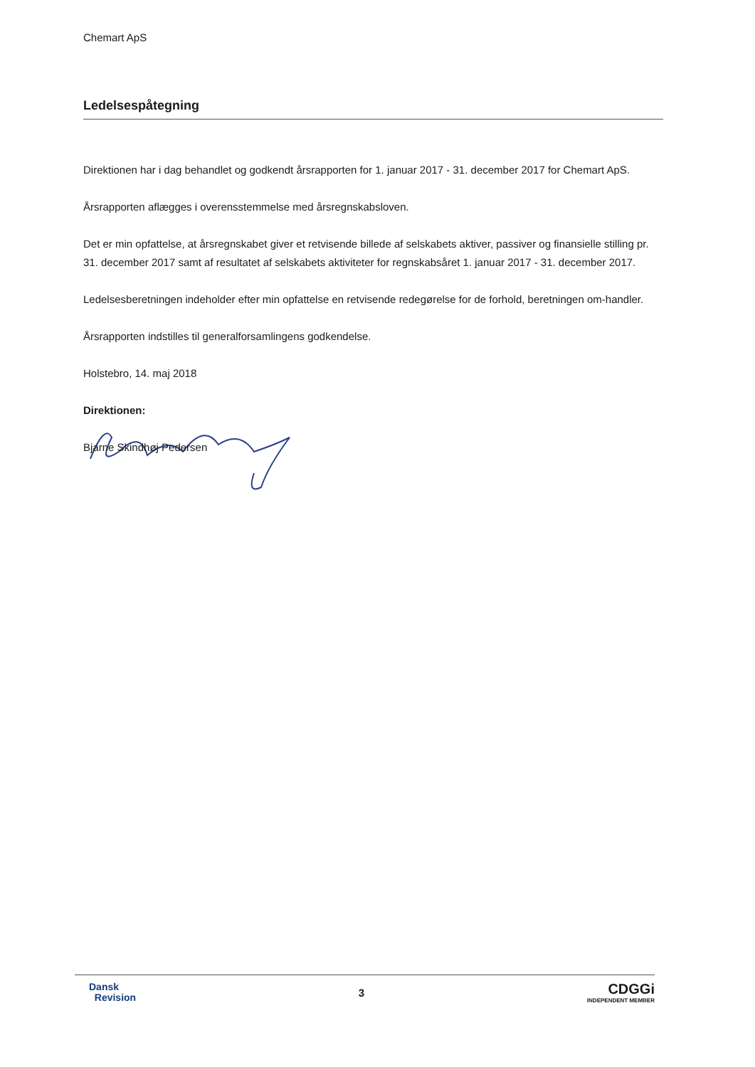Chemart ApS
Ledelsespåtegning
Direktionen har i dag behandlet og godkendt årsrapporten for 1. januar 2017 - 31. december 2017 for Chemart ApS.
Årsrapporten aflægges i overensstemmelse med årsregnskabsloven.
Det er min opfattelse, at årsregnskabet giver et retvisende billede af selskabets aktiver, passiver og finansielle stilling pr. 31. december 2017 samt af resultatet af selskabets aktiviteter for regnskabsåret 1. januar 2017 - 31. december 2017.
Ledelsesberetningen indeholder efter min opfattelse en retvisende redegørelse for de forhold, beretningen om-handler.
Årsrapporten indstilles til generalforsamlingens godkendelse.
Holstebro, 14. maj 2018
Direktionen:
Bjarne Skindhøj Pedersen
Dansk
Revision
3
CDGGi
INDEPENDENT MEMBER